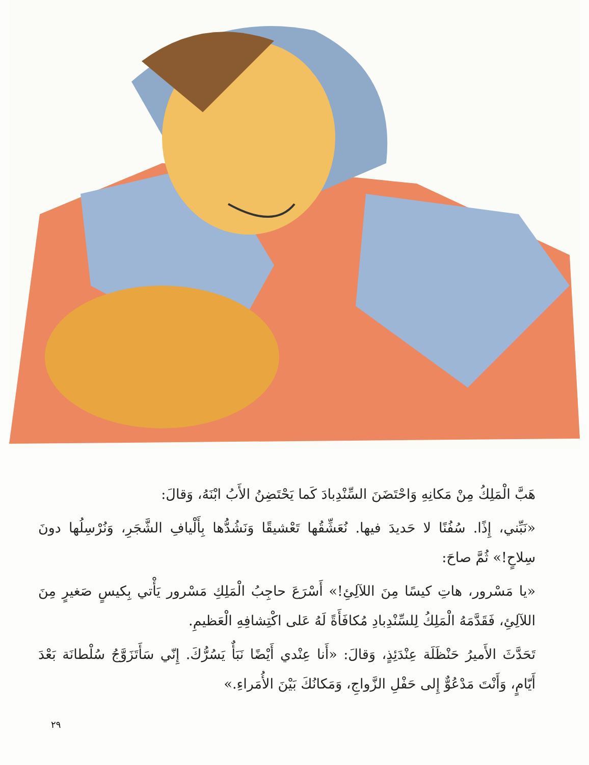هَبَّ الْمَلِكُ مِنْ مَكانِهِ وَاحْتَضَنَ السِّنْدِبادَ كَما يَحْتَضِنُ الأَبُ ابْنَهُ، وَقالَ:
«نَبِّني، إِذًا. سُفُنًا لا حَديدَ فيها. نُعَشِّقُها تَعْشيقًا وَنَشُدُّها بِأَلْيافِ الشَّجَرِ، وَنُرْسِلُها دونَ سِلاحٍ!» ثُمَّ صاحَ:
«يا مَسْرور، هاتِ كيسًا مِنَ اللآلِئِ!» أَسْرَعَ حاجِبُ الْمَلِكِ مَسْرور يَأْتي بِكيسٍ صَغيرٍ مِنَ اللآلِئِ، فَقَدَّمَهُ الْمَلِكُ لِلسِّنْدِبادِ مُكافَأَةً لَهُ عَلى اكْتِشافِهِ الْعَظيمِ.
تَحَدَّثَ الأَميرُ حَنْظَلَة عِنْدَئِذٍ، وَقالَ: «أَنا عِنْدي أَيْضًا نَبَأٌ يَسُرُّكَ. إِنّي سَأَتَزَوَّجُ سُلْطانَة بَعْدَ أَيّامٍ، وَأَنْتَ مَدْعُوٌّ إِلى حَفْلِ الزَّواجِ، وَمَكانُكَ بَيْنَ الأُمَراءِ.»
٢٩